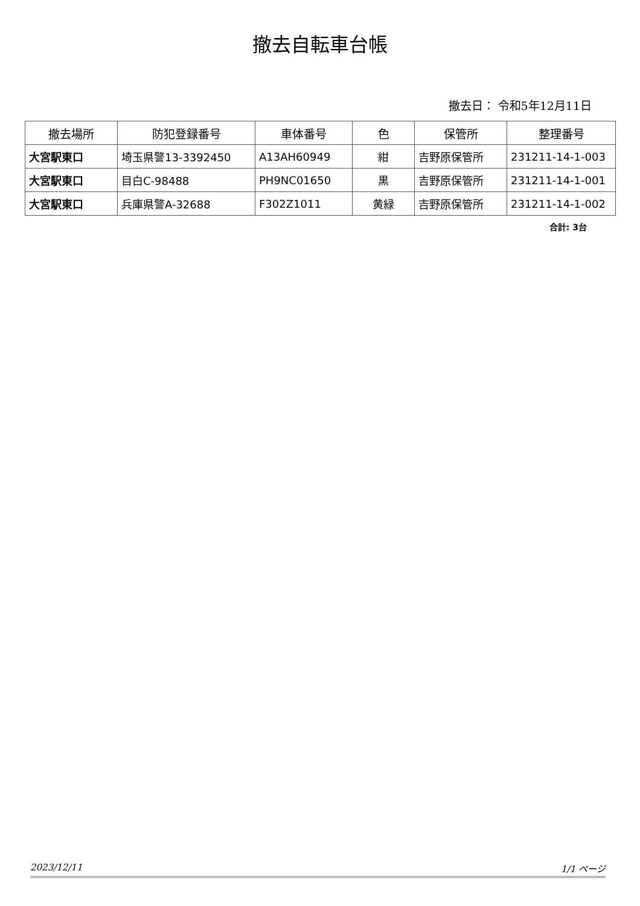撤去自転車台帳
撤去日： 令和5年12月11日
| 撤去場所 | 防犯登録番号 | 車体番号 | 色 | 保管所 | 整理番号 |
| --- | --- | --- | --- | --- | --- |
| 大宮駅東口 | 埼玉県警13-3392450 | A13AH60949 | 紺 | 吉野原保管所 | 231211-14-1-003 |
| 大宮駅東口 | 目白C-98488 | PH9NC01650 | 黒 | 吉野原保管所 | 231211-14-1-001 |
| 大宮駅東口 | 兵庫県警A-32688 | F302Z1011 | 黄緑 | 吉野原保管所 | 231211-14-1-002 |
合計: 3台
2023/12/11 1/1 ページ